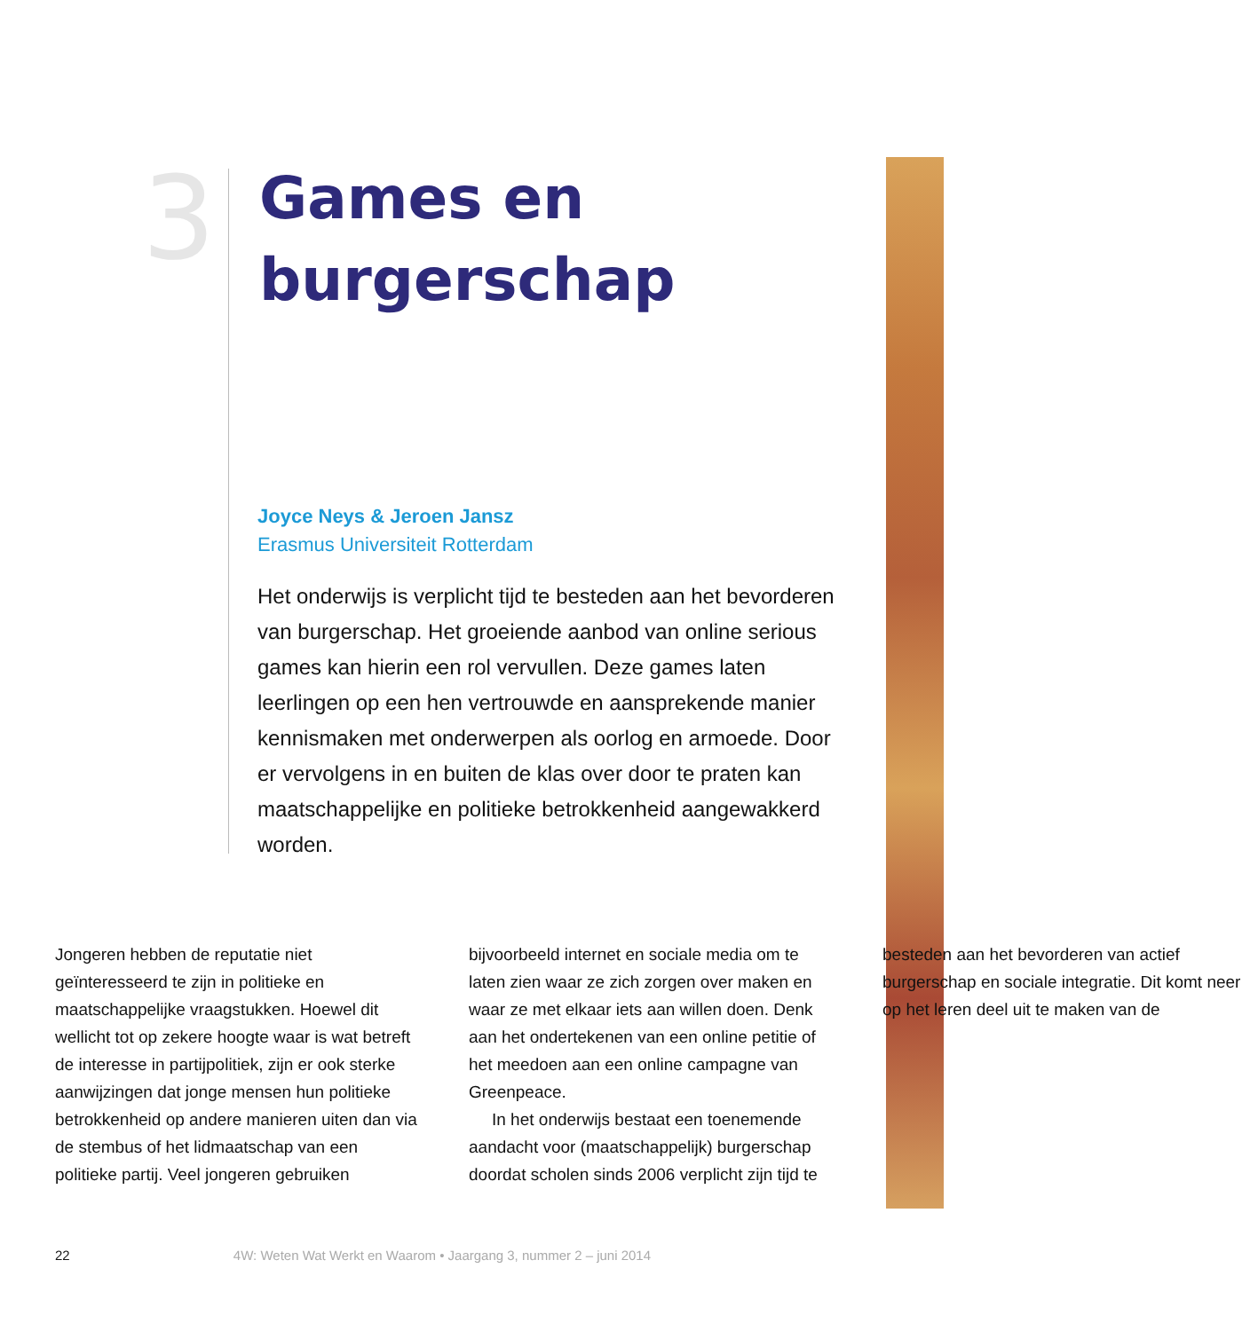3
Games en
burgerschap
Joyce Neys & Jeroen Jansz
Erasmus Universiteit Rotterdam
Het onderwijs is verplicht tijd te besteden aan het bevorderen van burgerschap. Het groeiende aanbod van online serious games kan hierin een rol vervullen. Deze games laten leerlingen op een hen vertrouwde en aansprekende manier kennismaken met onderwerpen als oorlog en armoede. Door er vervolgens in en buiten de klas over door te praten kan maatschappelijke en politieke betrokkenheid aangewakkerd worden.
Jongeren hebben de reputatie niet geïnteresseerd te zijn in politieke en maatschappelijke vraagstukken. Hoewel dit wellicht tot op zekere hoogte waar is wat betreft de interesse in partijpolitiek, zijn er ook sterke aanwijzingen dat jonge mensen hun politieke betrokkenheid op andere manieren uiten dan via de stembus of het lidmaatschap van een politieke partij. Veel jongeren gebruiken bijvoorbeeld internet en sociale media om te laten zien waar ze zich zorgen over maken en waar ze met elkaar iets aan willen doen. Denk aan het ondertekenen van een online petitie of het meedoen aan een online campagne van Greenpeace.
In het onderwijs bestaat een toenemende aandacht voor (maatschappelijk) burgerschap doordat scholen sinds 2006 verplicht zijn tijd te besteden aan het bevorderen van actief burgerschap en sociale integratie. Dit komt neer op het leren deel uit te maken van de
22 4W: Weten Wat Werkt en Waarom • Jaargang 3, nummer 2 – juni 2014